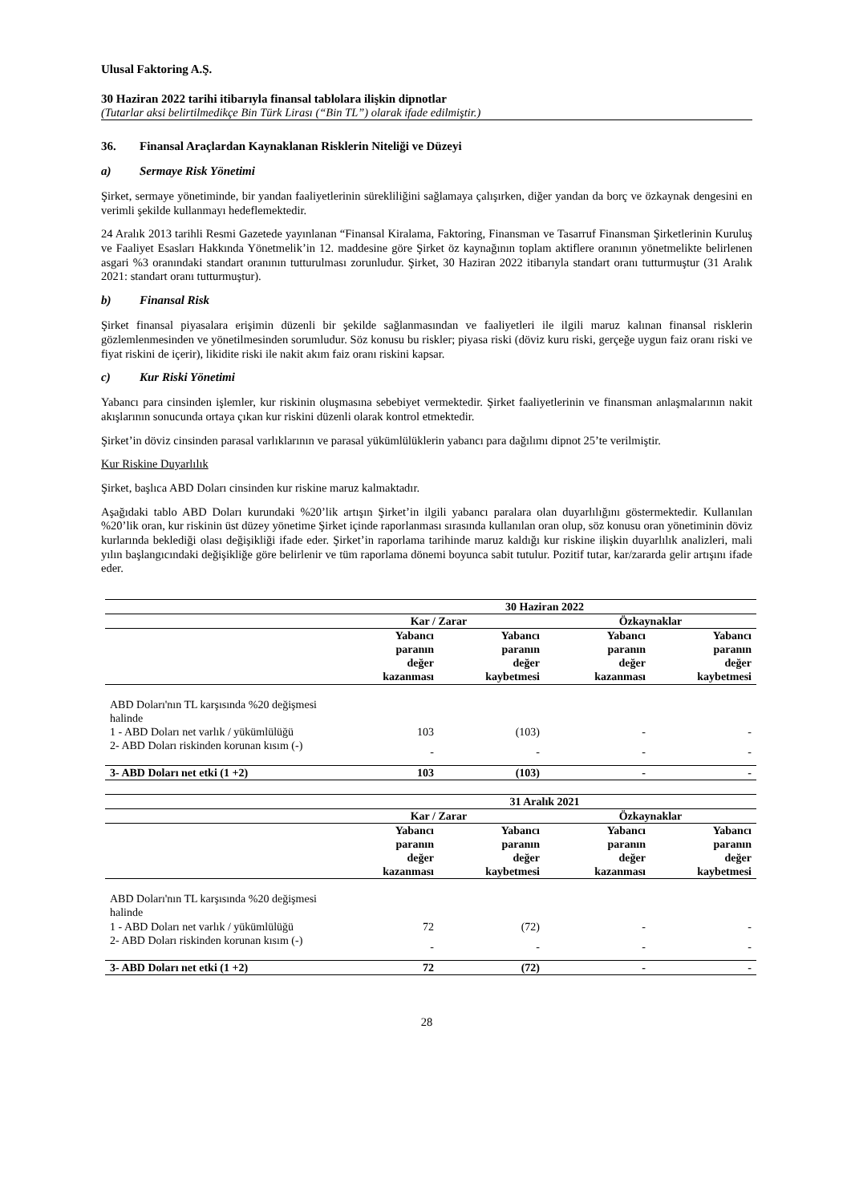Ulusal Faktoring A.Ş.
30 Haziran 2022 tarihi itibarıyla finansal tablolara ilişkin dipnotlar
(Tutarlar aksi belirtilmedikçe Bin Türk Lirası (“Bin TL”) olarak ifade edilmiştir.)
36. Finansal Araçlardan Kaynaklanan Risklerin Niteliği ve Düzeyi
a) Sermaye Risk Yönetimi
Şirket, sermaye yönetiminde, bir yandan faaliyetlerinin sürekliliğini sağlamaya çalışırken, diğer yandan da borç ve özkaynak dengesini en verimli şekilde kullanmayı hedeflemektedir.
24 Aralık 2013 tarihli Resmi Gazetede yayınlanan “Finansal Kiralama, Faktoring, Finansman ve Tasarruf Finansman Şirketlerinin Kuruluş ve Faaliyet Esasları Hakkında Yönetmelik’in 12. maddesine göre Şirket öz kaynağının toplam aktiflere oranının yönetmelikte belirlenen asgari %3 oranındaki standart oranının tutturulması zorunludur. Şirket, 30 Haziran 2022 itibarıyla standart oranı tutturmuştur (31 Aralık 2021: standart oranı tutturmuştur).
b) Finansal Risk
Şirket finansal piyasalara erişimin düzenli bir şekilde sağlanmasından ve faaliyetleri ile ilgili maruz kalınan finansal risklerin gözlemlenmesinden ve yönetilmesinden sorumludur. Söz konusu bu riskler; piyasa riski (döviz kuru riski, gerçeğe uygun faiz oranı riski ve fiyat riskini de içerir), likidite riski ile nakit akım faiz oranı riskini kapsar.
c) Kur Riski Yönetimi
Yabancı para cinsinden işlemler, kur riskinin oluşmasına sebebiyet vermektedir. Şirket faaliyetlerinin ve finansman anlaşmalarının nakit akışlarının sonucunda ortaya çıkan kur riskini düzenli olarak kontrol etmektedir.
Şirket’in döviz cinsinden parasal varlıklarının ve parasal yükümlülüklerin yabancı para dağılımı dipnot 25’te verilmiştir.
Kur Riskine Duyarlılık
Şirket, başlıca ABD Doları cinsinden kur riskine maruz kalmaktadır.
Aşağıdaki tablo ABD Doları kurundaki %20’lik artışın Şirket’in ilgili yabancı paralara olan duyarlılığını göstermektedir. Kullanılan %20’lik oran, kur riskinin üst düzey yönetime Şirket içinde raporlanması sırasında kullanılan oran olup, söz konusu oran yönetiminin döviz kurlarında beklediği olası değişikliği ifade eder. Şirket’in raporlama tarihinde maruz kaldığı kur riskine ilişkin duyarlılık analizleri, mali yılın başlangıcındaki değişikliğe göre belirlenir ve tüm raporlama dönemi boyunca sabit tutulur. Pozitif tutar, kar/zararda gelir artışını ifade eder.
| | 30 Haziran 2022 | | | |
| | Kar / Zarar | | Özkaynaklar | |
| | Yabancı paranın değer kazanması | Yabancı paranın değer kaybetmesi | Yabancı paranın değer kazanması | Yabancı paranın değer kaybetmesi |
| ABD Doları'nın TL karşısında %20 değişmesi halinde | | | | |
| 1 - ABD Doları net varlık / yükümlülüğü | 103 | (103) | - | - |
| 2- ABD Doları riskinden korunan kısım (-) | - | - | - | - |
| 3- ABD Doları net etki (1 +2) | 103 | (103) | - | - |
| | 31 Aralık 2021 | | | |
| | Kar / Zarar | | Özkaynaklar | |
| | Yabancı paranın değer kazanması | Yabancı paranın değer kaybetmesi | Yabancı paranın değer kazanması | Yabancı paranın değer kaybetmesi |
| ABD Doları'nın TL karşısında %20 değişmesi halinde | | | | |
| 1 - ABD Doları net varlık / yükümlülüğü | 72 | (72) | - | - |
| 2- ABD Doları riskinden korunan kısım (-) | - | - | - | - |
| 3- ABD Doları net etki (1 +2) | 72 | (72) | - | - |
28